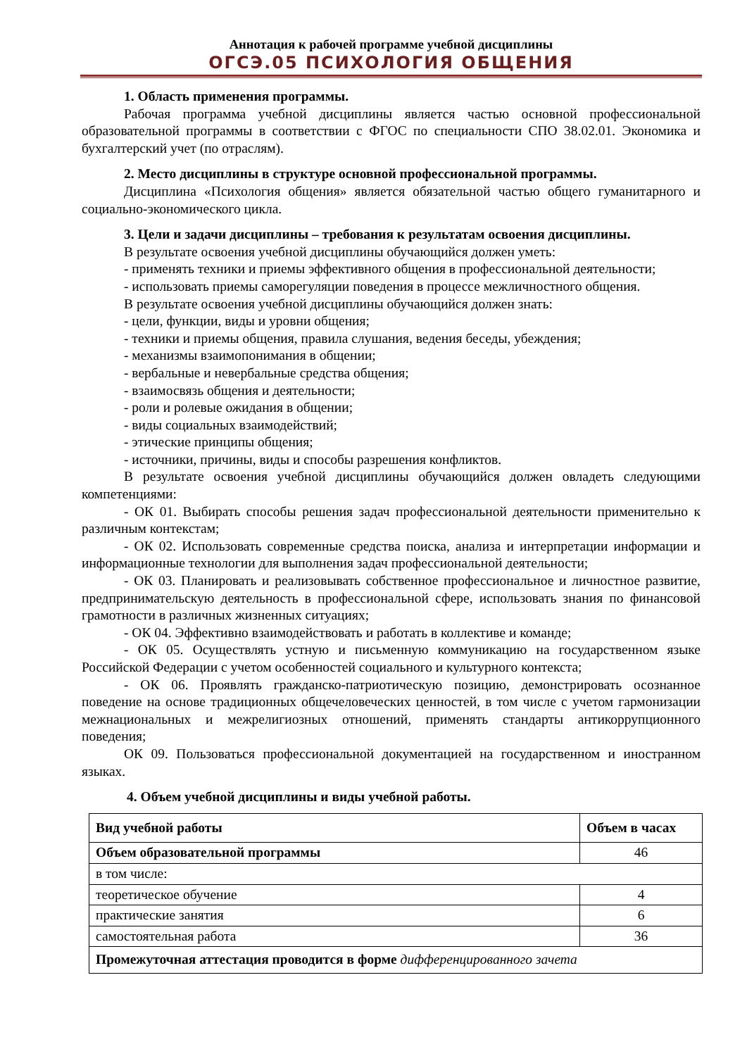Аннотация к рабочей программе учебной дисциплины
ОГСЭ.05 ПСИХОЛОГИЯ ОБЩЕНИЯ
1. Область применения программы.
Рабочая программа учебной дисциплины является частью основной профессиональной образовательной программы в соответствии с ФГОС по специальности СПО 38.02.01. Экономика и бухгалтерский учет (по отраслям).
2. Место дисциплины в структуре основной профессиональной программы.
Дисциплина «Психология общения» является обязательной частью общего гуманитарного и социально-экономического цикла.
3. Цели и задачи дисциплины – требования к результатам освоения дисциплины.
В результате освоения учебной дисциплины обучающийся должен уметь:
- применять техники и приемы эффективного общения в профессиональной деятельности;
- использовать приемы саморегуляции поведения в процессе межличностного общения.
В результате освоения учебной дисциплины обучающийся должен знать:
- цели, функции, виды и уровни общения;
- техники и приемы общения, правила слушания, ведения беседы, убеждения;
- механизмы взаимопонимания в общении;
- вербальные и невербальные средства общения;
- взаимосвязь общения и деятельности;
- роли и ролевые ожидания в общении;
- виды социальных взаимодействий;
- этические принципы общения;
- источники, причины, виды и способы разрешения конфликтов.
В результате освоения учебной дисциплины обучающийся должен овладеть следующими компетенциями:
- ОК 01. Выбирать способы решения задач профессиональной деятельности применительно к различным контекстам;
- ОК 02. Использовать современные средства поиска, анализа и интерпретации информации и информационные технологии для выполнения задач профессиональной деятельности;
- ОК 03. Планировать и реализовывать собственное профессиональное и личностное развитие, предпринимательскую деятельность в профессиональной сфере, использовать знания по финансовой грамотности в различных жизненных ситуациях;
- ОК 04. Эффективно взаимодействовать и работать в коллективе и команде;
- ОК 05. Осуществлять устную и письменную коммуникацию на государственном языке Российской Федерации с учетом особенностей социального и культурного контекста;
- ОК 06. Проявлять гражданско-патриотическую позицию, демонстрировать осознанное поведение на основе традиционных общечеловеческих ценностей, в том числе с учетом гармонизации межнациональных и межрелигиозных отношений, применять стандарты антикоррупционного поведения;
ОК 09. Пользоваться профессиональной документацией на государственном и иностранном языках.
4. Объем учебной дисциплины и виды учебной работы.
| Вид учебной работы | Объем в часах |
| --- | --- |
| Объем образовательной программы | 46 |
| в том числе: | |
| теоретическое обучение | 4 |
| практические занятия | 6 |
| самостоятельная работа | 36 |
| Промежуточная аттестация проводится в форме дифференцированного зачета | |